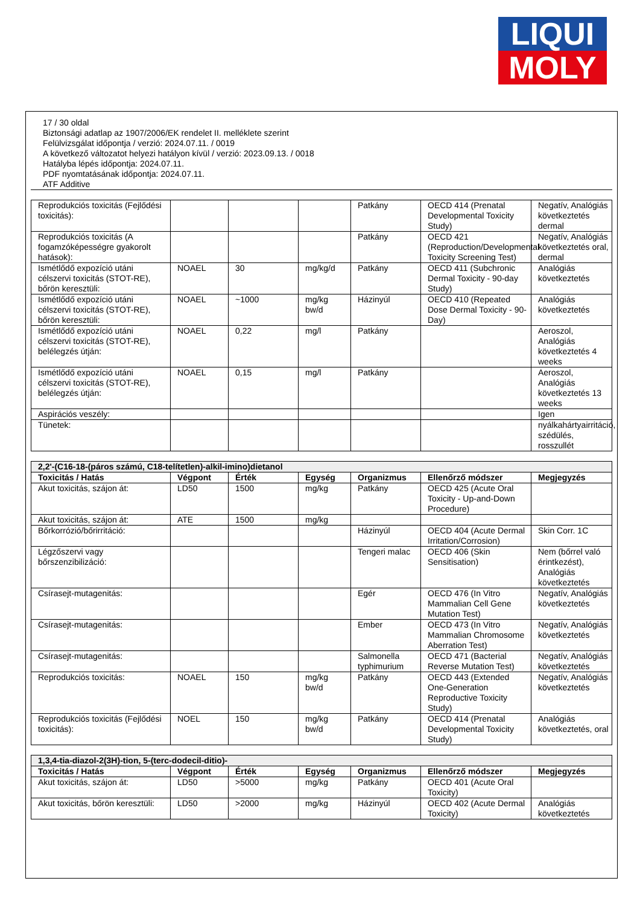LIQUI
MOLY
17 / 30 oldal
Biztonsági adatlap az 1907/2006/EK rendelet II. melléklete szerint
Felülvizsgálat időpontja / verzió: 2024.07.11. / 0019
A következő változatot helyezi hatályon kívül / verzió: 2023.09.13. / 0018
Hatályba lépés időpontja: 2024.07.11.
PDF nyomtatásának időpontja: 2024.07.11.
ATF Additive
| Reprodukciós toxicitás (Fejlődési toxicitás): | | | | Patkány | OECD 414 (Prenatal Developmental Toxicity Study) | Negatív, Analógiás következtetés dermal |
| Reprodukciós toxicitás (A fogamzóképességre gyakorolt hatások): | | | | Patkány | OECD 421 (Reproduction/Developmental Toxicity Screening Test) | Negatív, Analógiás következtetés oral, dermal |
| Ismétlődő expozíció utáni célszervi toxicitás (STOT-RE), bőrön keresztüli: | NOAEL | 30 | mg/kg/d | Patkány | OECD 411 (Subchronic Dermal Toxicity - 90-day Study) | Analógiás következtetés |
| Ismétlődő expozíció utáni célszervi toxicitás (STOT-RE), bőrön keresztüli: | NOAEL | ~1000 | mg/kg bw/d | Házinyúl | OECD 410 (Repeated Dose Dermal Toxicity - 90-Day) | Analógiás következtetés |
| Ismétlődő expozíció utáni célszervi toxicitás (STOT-RE), belélegzés útján: | NOAEL | 0,22 | mg/l | Patkány | | Aeroszol, Analógiás következtetés 4 weeks |
| Ismétlődő expozíció utáni célszervi toxicitás (STOT-RE), belélegzés útján: | NOAEL | 0,15 | mg/l | Patkány | | Aeroszol, Analógiás következtetés 13 weeks |
| Aspirációs veszély: | | | | | | Igen |
| Tünetek: | | | | | | nyálkahártyairritáció, szédülés, rosszullét |
| 2,2'-(C16-18-(páros számú, C18-telítetlen)-alkil-imino)dietanol | | | | | | |
| --- | --- | --- | --- | --- | --- | --- |
| Toxicitás / Hatás | Végpont | Érték | Egység | Organizmus | Ellenőrző módszer | Megjegyzés |
| Akut toxicitás, szájon át: | LD50 | 1500 | mg/kg | Patkány | OECD 425 (Acute Oral Toxicity - Up-and-Down Procedure) | |
| Akut toxicitás, szájon át: | ATE | 1500 | mg/kg | | | |
| Bőrkorrózió/bőrirritáció: | | | | Házinyúl | OECD 404 (Acute Dermal Irritation/Corrosion) | Skin Corr. 1C |
| Légzőszervi vagy bőrszenzibilizáció: | | | | Tengeri malac | OECD 406 (Skin Sensitisation) | Nem (bőrrel való érintkezést), Analógiás következtetés |
| Csírasejt-mutagenitás: | | | | Egér | OECD 476 (In Vitro Mammalian Cell Gene Mutation Test) | Negatív, Analógiás következtetés |
| Csírasejt-mutagenitás: | | | | Ember | OECD 473 (In Vitro Mammalian Chromosome Aberration Test) | Negatív, Analógiás következtetés |
| Csírasejt-mutagenitás: | | | | Salmonella typhimurium | OECD 471 (Bacterial Reverse Mutation Test) | Negatív, Analógiás következtetés |
| Reprodukciós toxicitás: | NOAEL | 150 | mg/kg bw/d | Patkány | OECD 443 (Extended One-Generation Reproductive Toxicity Study) | Negatív, Analógiás következtetés |
| Reprodukciós toxicitás (Fejlődési toxicitás): | NOEL | 150 | mg/kg bw/d | Patkány | OECD 414 (Prenatal Developmental Toxicity Study) | Analógiás következtetés, oral |
| 1,3,4-tia-diazol-2(3H)-tion, 5-(terc-dodecil-ditio)- | | | | | | |
| --- | --- | --- | --- | --- | --- | --- |
| Toxicitás / Hatás | Végpont | Érték | Egység | Organizmus | Ellenőrző módszer | Megjegyzés |
| Akut toxicitás, szájon át: | LD50 | >5000 | mg/kg | Patkány | OECD 401 (Acute Oral Toxicity) | |
| Akut toxicitás, bőrön keresztüli: | LD50 | >2000 | mg/kg | Házinyúl | OECD 402 (Acute Dermal Toxicity) | Analógiás következtetés |